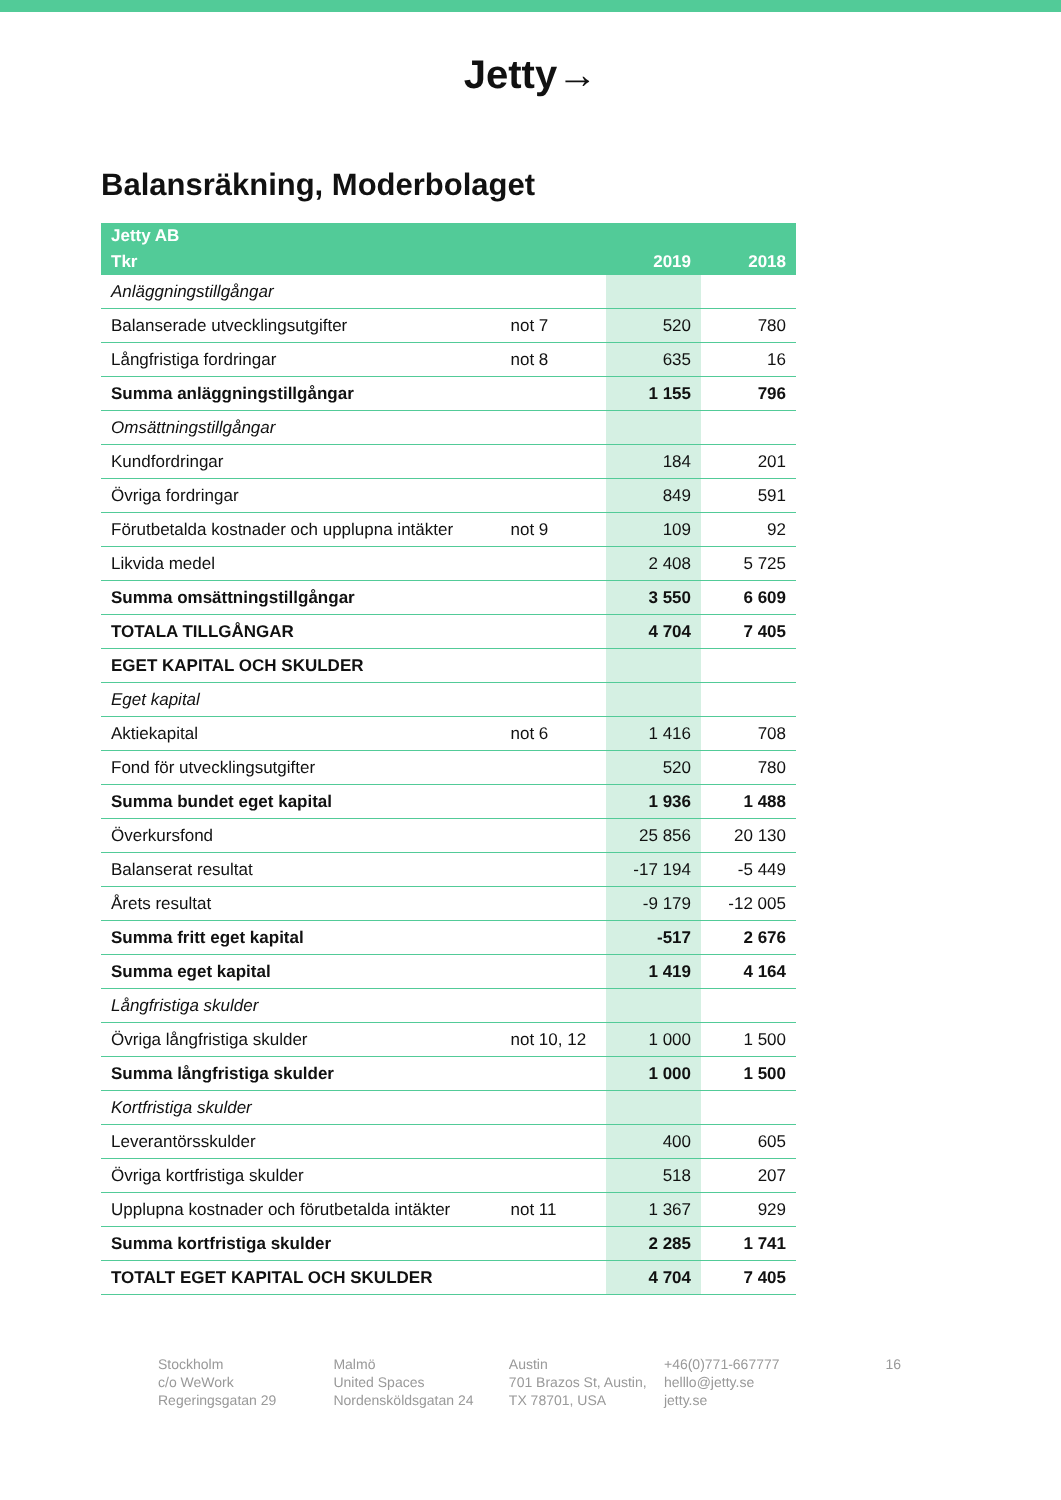Jetty→
Balansräkning, Moderbolaget
| Jetty AB | | | |
| --- | --- | --- | --- |
| Tkr | | 2019 | 2018 |
| Anläggningstillgångar | | | |
| Balanserade utvecklingsutgifter | not 7 | 520 | 780 |
| Långfristiga fordringar | not 8 | 635 | 16 |
| Summa anläggningstillgångar | | 1 155 | 796 |
| Omsättningstillgångar | | | |
| Kundfordringar | | 184 | 201 |
| Övriga fordringar | | 849 | 591 |
| Förutbetalda kostnader och upplupna intäkter | not 9 | 109 | 92 |
| Likvida medel | | 2 408 | 5 725 |
| Summa omsättningstillgångar | | 3 550 | 6 609 |
| TOTALA TILLGÅNGAR | | 4 704 | 7 405 |
| EGET KAPITAL OCH SKULDER | | | |
| Eget kapital | | | |
| Aktiekapital | not 6 | 1 416 | 708 |
| Fond för utvecklingsutgifter | | 520 | 780 |
| Summa bundet eget kapital | | 1 936 | 1 488 |
| Överkursfond | | 25 856 | 20 130 |
| Balanserat resultat | | -17 194 | -5 449 |
| Årets resultat | | -9 179 | -12 005 |
| Summa fritt eget kapital | | -517 | 2 676 |
| Summa eget kapital | | 1 419 | 4 164 |
| Långfristiga skulder | | | |
| Övriga långfristiga skulder | not 10, 12 | 1 000 | 1 500 |
| Summa långfristiga skulder | | 1 000 | 1 500 |
| Kortfristiga skulder | | | |
| Leverantörsskulder | | 400 | 605 |
| Övriga kortfristiga skulder | | 518 | 207 |
| Upplupna kostnader och förutbetalda intäkter | not 11 | 1 367 | 929 |
| Summa kortfristiga skulder | | 2 285 | 1 741 |
| TOTALT EGET KAPITAL OCH SKULDER | | 4 704 | 7 405 |
Stockholm
c/o WeWork
Regeringsgatan 29
Malmö
United Spaces
Nordensköldsgatan 24
Austin
701 Brazos St, Austin,
TX 78701, USA
+46(0)771-667777
helllo@jetty.se
jetty.se
16